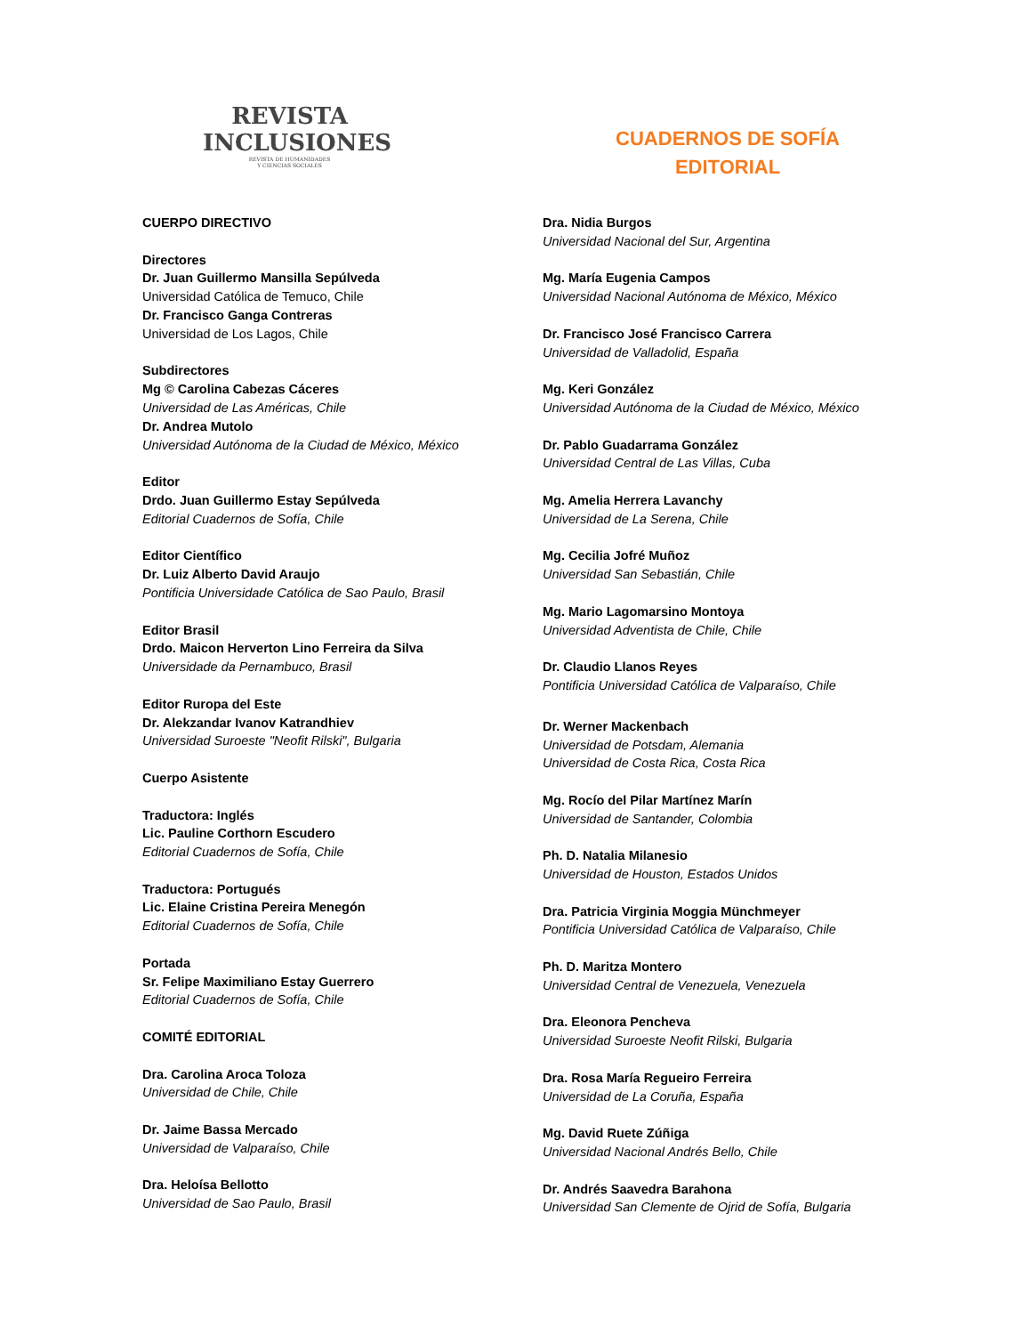REVISTA
INCLUSIONES
REVISTA DE HUMANIDADES
Y CIENCIAS SOCIALES
CUADERNOS DE SOFÍA
EDITORIAL
CUERPO DIRECTIVO
Directores
Dr. Juan Guillermo Mansilla Sepúlveda
Universidad Católica de Temuco, Chile
Dr. Francisco Ganga Contreras
Universidad de Los Lagos, Chile
Subdirectores
Mg © Carolina Cabezas Cáceres
Universidad de Las Américas, Chile
Dr. Andrea Mutolo
Universidad Autónoma de la Ciudad de México, México
Editor
Drdo. Juan Guillermo Estay Sepúlveda
Editorial Cuadernos de Sofía, Chile
Editor Científico
Dr. Luiz Alberto David Araujo
Pontificia Universidade Católica de Sao Paulo, Brasil
Editor Brasil
Drdo. Maicon Herverton Lino Ferreira da Silva
Universidade da Pernambuco, Brasil
Editor Ruropa del Este
Dr. Alekzandar Ivanov Katrandhiev
Universidad Suroeste "Neofit Rilski", Bulgaria
Cuerpo Asistente
Traductora: Inglés
Lic. Pauline Corthorn Escudero
Editorial Cuadernos de Sofía, Chile
Traductora: Portugués
Lic. Elaine Cristina Pereira Menegón
Editorial Cuadernos de Sofía, Chile
Portada
Sr. Felipe Maximiliano Estay Guerrero
Editorial Cuadernos de Sofía, Chile
COMITÉ EDITORIAL
Dra. Carolina Aroca Toloza
Universidad de Chile, Chile
Dr. Jaime Bassa Mercado
Universidad de Valparaíso, Chile
Dra. Heloísa Bellotto
Universidad de Sao Paulo, Brasil
Dra. Nidia Burgos
Universidad Nacional del Sur, Argentina
Mg. María Eugenia Campos
Universidad Nacional Autónoma de México, México
Dr. Francisco José Francisco Carrera
Universidad de Valladolid, España
Mg. Keri González
Universidad Autónoma de la Ciudad de México, México
Dr. Pablo Guadarrama González
Universidad Central de Las Villas, Cuba
Mg. Amelia Herrera Lavanchy
Universidad de La Serena, Chile
Mg. Cecilia Jofré Muñoz
Universidad San Sebastián, Chile
Mg. Mario Lagomarsino Montoya
Universidad Adventista de Chile, Chile
Dr. Claudio Llanos Reyes
Pontificia Universidad Católica de Valparaíso, Chile
Dr. Werner Mackenbach
Universidad de Potsdam, Alemania
Universidad de Costa Rica, Costa Rica
Mg. Rocío del Pilar Martínez Marín
Universidad de Santander, Colombia
Ph. D. Natalia Milanesio
Universidad de Houston, Estados Unidos
Dra. Patricia Virginia Moggia Münchmeyer
Pontificia Universidad Católica de Valparaíso, Chile
Ph. D. Maritza Montero
Universidad Central de Venezuela, Venezuela
Dra. Eleonora Pencheva
Universidad Suroeste Neofit Rilski, Bulgaria
Dra. Rosa María Regueiro Ferreira
Universidad de La Coruña, España
Mg. David Ruete Zúñiga
Universidad Nacional Andrés Bello, Chile
Dr. Andrés Saavedra Barahona
Universidad San Clemente de Ojrid de Sofía, Bulgaria